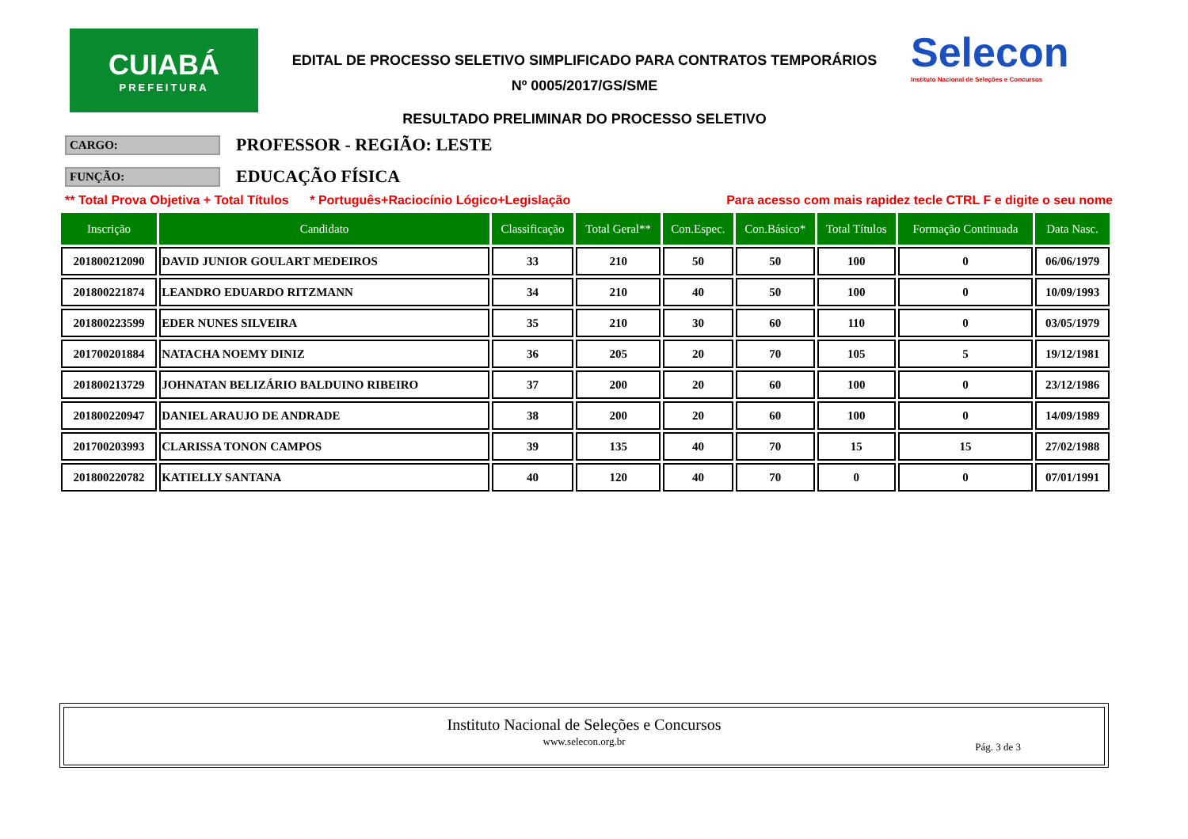CUIABÁ
PREFEITURA
EDITAL DE PROCESSO SELETIVO SIMPLIFICADO PARA CONTRATOS TEMPORÁRIOS
Nº 0005/2017/GS/SME
RESULTADO PRELIMINAR DO PROCESSO SELETIVO
Selecon
Instituto Nacional de Seleções e Concursos
CARGO:
PROFESSOR - REGIÃO: LESTE
FUNÇÃO:
EDUCAÇÃO FÍSICA
** Total Prova Objetiva + Total Títulos * Português+Raciocínio Lógico+Legislação Para acesso com mais rapidez tecle CTRL F e digite o seu nome
| Inscrição | Candidato | Classificação | Total Geral** | Con.Espec. | Con.Básico* | Total Títulos | Formação Continuada | Data Nasc. |
| --- | --- | --- | --- | --- | --- | --- | --- | --- |
| 201800212090 | DAVID JUNIOR GOULART MEDEIROS | 33 | 210 | 50 | 50 | 100 | 0 | 06/06/1979 |
| 201800221874 | LEANDRO EDUARDO RITZMANN | 34 | 210 | 40 | 50 | 100 | 0 | 10/09/1993 |
| 201800223599 | EDER NUNES SILVEIRA | 35 | 210 | 30 | 60 | 110 | 0 | 03/05/1979 |
| 201700201884 | NATACHA NOEMY DINIZ | 36 | 205 | 20 | 70 | 105 | 5 | 19/12/1981 |
| 201800213729 | JOHNATAN BELIZÁRIO BALDUINO RIBEIRO | 37 | 200 | 20 | 60 | 100 | 0 | 23/12/1986 |
| 201800220947 | DANIEL ARAUJO DE ANDRADE | 38 | 200 | 20 | 60 | 100 | 0 | 14/09/1989 |
| 201700203993 | CLARISSA TONON CAMPOS | 39 | 135 | 40 | 70 | 15 | 15 | 27/02/1988 |
| 201800220782 | KATIELLY SANTANA | 40 | 120 | 40 | 70 | 0 | 0 | 07/01/1991 |
Instituto Nacional de Seleções e Concursos
www.selecon.org.br
Pág. 3 de 3